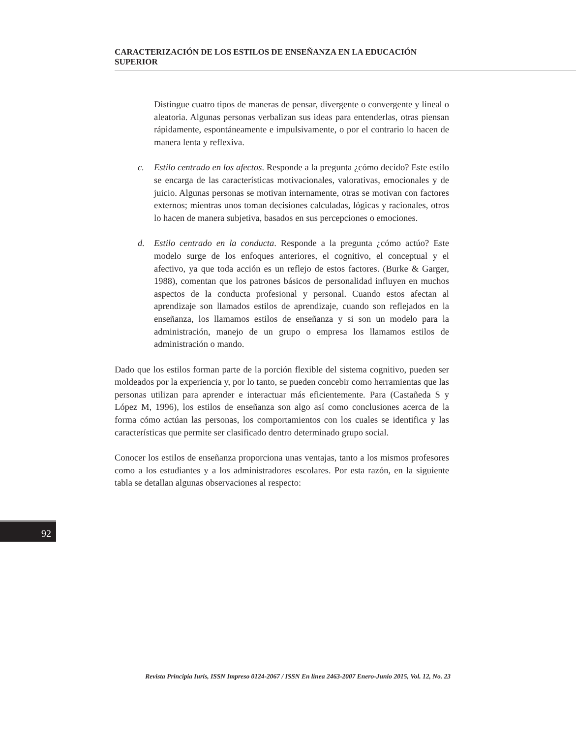CARACTERIZACIÓN DE LOS ESTILOS DE ENSEÑANZA EN LA EDUCACIÓN SUPERIOR
Distingue cuatro tipos de maneras de pensar, divergente o convergente y lineal o aleatoria. Algunas personas verbalizan sus ideas para entenderlas, otras piensan rápidamente, espontáneamente e impulsivamente, o por el contrario lo hacen de manera lenta y reflexiva.
c. Estilo centrado en los afectos. Responde a la pregunta ¿cómo decido? Este estilo se encarga de las características motivacionales, valorativas, emocionales y de juicio. Algunas personas se motivan internamente, otras se motivan con factores externos; mientras unos toman decisiones calculadas, lógicas y racionales, otros lo hacen de manera subjetiva, basados en sus percepciones o emociones.
d. Estilo centrado en la conducta. Responde a la pregunta ¿cómo actúo? Este modelo surge de los enfoques anteriores, el cognitivo, el conceptual y el afectivo, ya que toda acción es un reflejo de estos factores. (Burke & Garger, 1988), comentan que los patrones básicos de personalidad influyen en muchos aspectos de la conducta profesional y personal. Cuando estos afectan al aprendizaje son llamados estilos de aprendizaje, cuando son reflejados en la enseñanza, los llamamos estilos de enseñanza y si son un modelo para la administración, manejo de un grupo o empresa los llamamos estilos de administración o mando.
Dado que los estilos forman parte de la porción flexible del sistema cognitivo, pueden ser moldeados por la experiencia y, por lo tanto, se pueden concebir como herramientas que las personas utilizan para aprender e interactuar más eficientemente. Para (Castañeda S y López M, 1996), los estilos de enseñanza son algo así como conclusiones acerca de la forma cómo actúan las personas, los comportamientos con los cuales se identifica y las características que permite ser clasificado dentro determinado grupo social.
Conocer los estilos de enseñanza proporciona unas ventajas, tanto a los mismos profesores como a los estudiantes y a los administradores escolares. Por esta razón, en la siguiente tabla se detallan algunas observaciones al respecto:
92
Revista Principia Iuris, ISSN Impreso 0124-2067 / ISSN En línea 2463-2007 Enero-Junio 2015, Vol. 12, No. 23